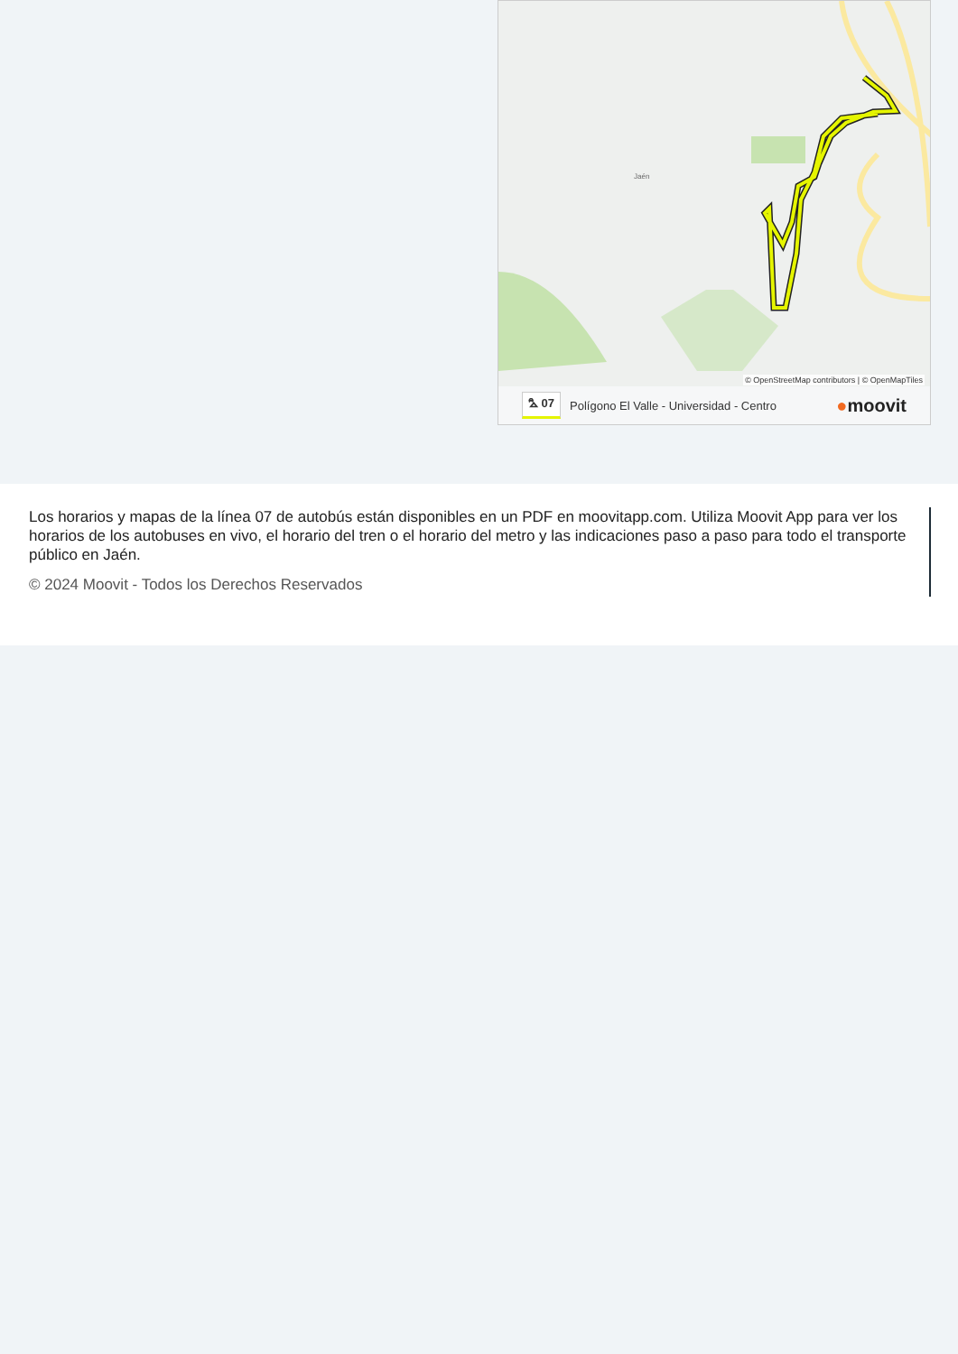Jaén
© OpenStreetMap contributors | © OpenMapTiles
⛍ 07 Polígono El Valle - Universidad - Centro ●moovit
Los horarios y mapas de la línea 07 de autobús están disponibles en un PDF en moovitapp.com. Utiliza Moovit App para ver los horarios de los autobuses en vivo, el horario del tren o el horario del metro y las indicaciones paso a paso para todo el transporte público en Jaén.
© 2024 Moovit - Todos los Derechos Reservados